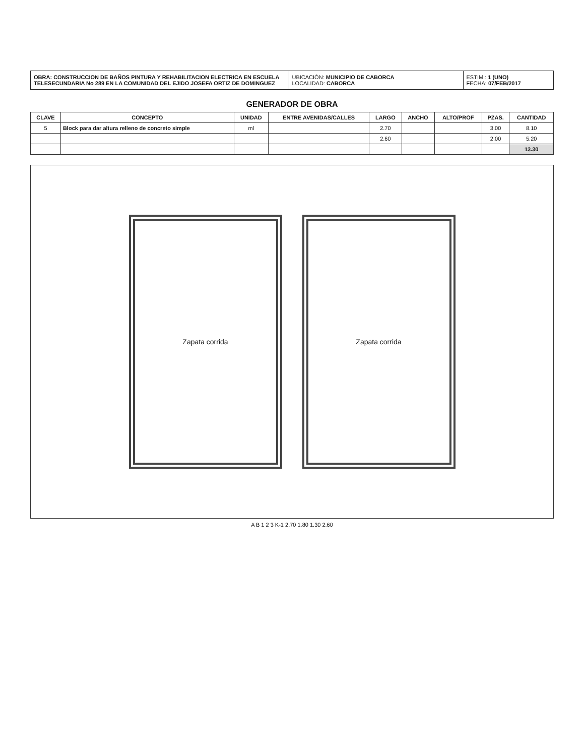OBRA: CONSTRUCCION DE BAÑOS PINTURA Y REHABILITACION ELECTRICA EN ESCUELA TELESECUNDARIA No 289 EN LA COMUNIDAD DEL EJIDO JOSEFA ORTIZ DE DOMINGUEZ
UBICACIÓN: MUNICIPIO DE CABORCA
LOCALIDAD: CABORCA
ESTIM.: 1 (UNO)
FECHA: 07/FEB/2017
GENERADOR DE OBRA
| CLAVE | CONCEPTO | UNIDAD | ENTRE AVENIDAS/CALLES | LARGO | ANCHO | ALTO/PROF | PZAS. | CANTIDAD |
| --- | --- | --- | --- | --- | --- | --- | --- | --- |
| 5 | Block para dar altura relleno de concreto simple | ml | | 2.70 | | | 3.00 | 8.10 |
| | | | | 2.60 | | | 2.00 | 5.20 |
| | | | | | | | | 13.30 |
Zapata corrida Zapata corrida
A B 1 2 3 K-1 2.70 1.80 1.30 2.60